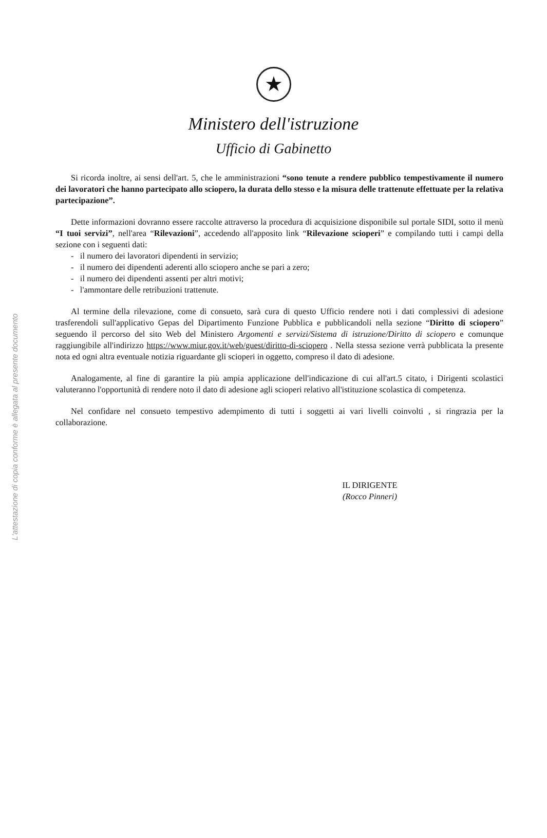L'attestazione di copia conforme è allegata al presente documento
★
Ministero dell'istruzione
Ufficio di Gabinetto
Si ricorda inoltre, ai sensi dell'art. 5, che le amministrazioni “sono tenute a rendere pubblico tempestivamente il numero dei lavoratori che hanno partecipato allo sciopero, la durata dello stesso e la misura delle trattenute effettuate per la relativa partecipazione”.
Dette informazioni dovranno essere raccolte attraverso la procedura di acquisizione disponibile sul portale SIDI, sotto il menù “I tuoi servizi”, nell'area “Rilevazioni”, accedendo all'apposito link “Rilevazione scioperi” e compilando tutti i campi della sezione con i seguenti dati:
- il numero dei lavoratori dipendenti in servizio;
- il numero dei dipendenti aderenti allo sciopero anche se pari a zero;
- il numero dei dipendenti assenti per altri motivi;
- l'ammontare delle retribuzioni trattenute.
Al termine della rilevazione, come di consueto, sarà cura di questo Ufficio rendere noti i dati complessivi di adesione trasferendoli sull'applicativo Gepas del Dipartimento Funzione Pubblica e pubblicandoli nella sezione “Diritto di sciopero” seguendo il percorso del sito Web del Ministero Argomenti e servizi/Sistema di istruzione/Diritto di sciopero e comunque raggiungibile all'indirizzo https://www.miur.gov.it/web/guest/diritto-di-sciopero . Nella stessa sezione verrà pubblicata la presente nota ed ogni altra eventuale notizia riguardante gli scioperi in oggetto, compreso il dato di adesione.
Analogamente, al fine di garantire la più ampia applicazione dell'indicazione di cui all'art.5 citato, i Dirigenti scolastici valuteranno l'opportunità di rendere noto il dato di adesione agli scioperi relativo all'istituzione scolastica di competenza.
Nel confidare nel consueto tempestivo adempimento di tutti i soggetti ai vari livelli coinvolti , si ringrazia per la collaborazione.
IL DIRIGENTE
(Rocco Pinneri)